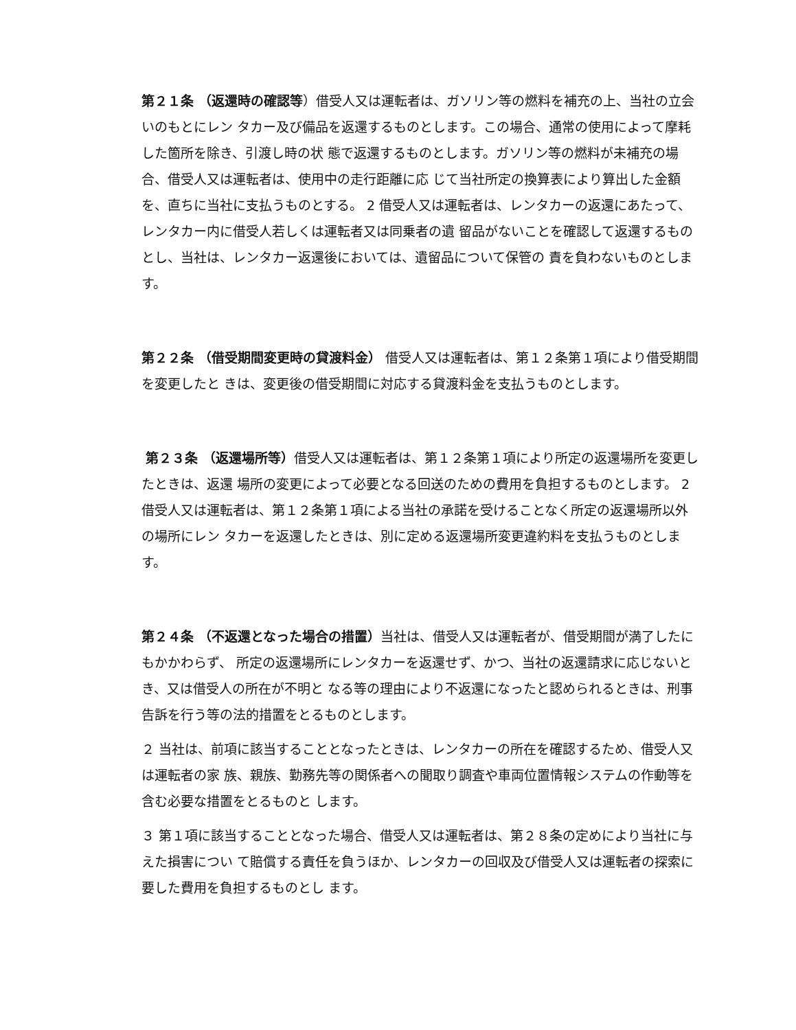第２１条 （返還時の確認等）借受人又は運転者は、ガソリン等の燃料を補充の上、当社の立会いのもとにレン タカー及び備品を返還するものとします。この場合、通常の使用によって摩耗した箇所を除き、引渡し時の状 態で返還するものとします。ガソリン等の燃料が未補充の場合、借受人又は運転者は、使用中の走行距離に応 じて当社所定の換算表により算出した金額を、直ちに当社に支払うものとする。 2 借受人又は運転者は、レンタカーの返還にあたって、レンタカー内に借受人若しくは運転者又は同乗者の遺 留品がないことを確認して返還するものとし、当社は、レンタカー返還後においては、遺留品について保管の 責を負わないものとします。
第２２条 （借受期間変更時の貸渡料金） 借受人又は運転者は、第１２条第１項により借受期間を変更したと きは、変更後の借受期間に対応する貸渡料金を支払うものとします。
第２３条 （返還場所等）借受人又は運転者は、第１２条第１項により所定の返還場所を変更したときは、返還 場所の変更によって必要となる回送のための費用を負担するものとします。 2 借受人又は運転者は、第１２条第１項による当社の承諾を受けることなく所定の返還場所以外の場所にレン タカーを返還したときは、別に定める返還場所変更違約料を支払うものとします。
第２４条 （不返還となった場合の措置）当社は、借受人又は運転者が、借受期間が満了したにもかかわらず、 所定の返還場所にレンタカーを返還せず、かつ、当社の返還請求に応じないとき、又は借受人の所在が不明と なる等の理由により不返還になったと認められるときは、刑事告訴を行う等の法的措置をとるものとします。
２ 当社は、前項に該当することとなったときは、レンタカーの所在を確認するため、借受人又は運転者の家 族、親族、勤務先等の関係者への聞取り調査や車両位置情報システムの作動等を含む必要な措置をとるものと します。
３ 第１項に該当することとなった場合、借受人又は運転者は、第２８条の定めにより当社に与えた損害につい て賠償する責任を負うほか、レンタカーの回収及び借受人又は運転者の探索に要した費用を負担するものとし ます。